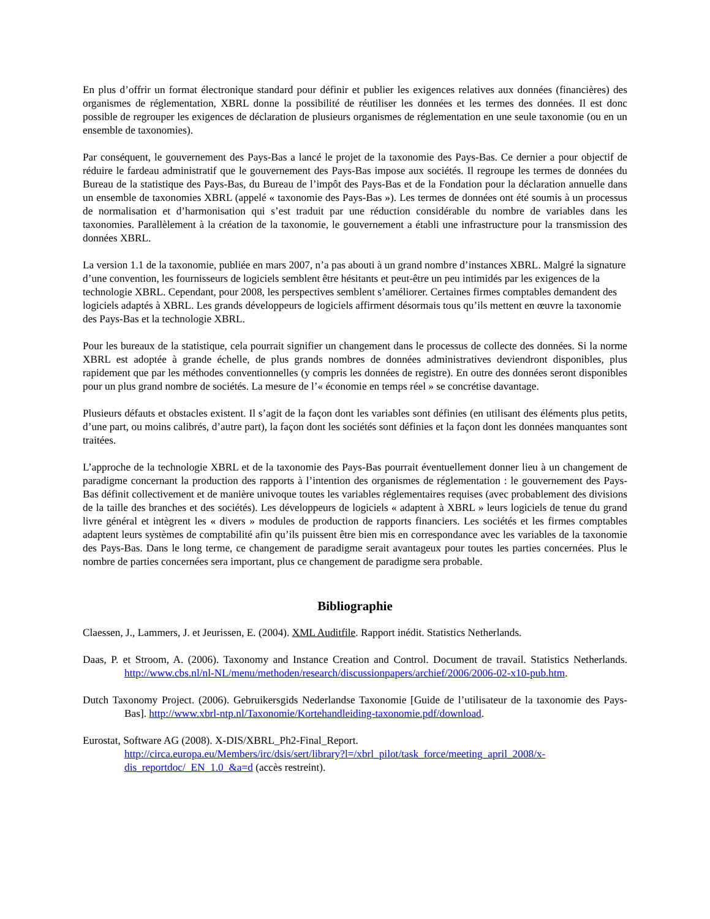En plus d’offrir un format électronique standard pour définir et publier les exigences relatives aux données (financières) des organismes de réglementation, XBRL donne la possibilité de réutiliser les données et les termes des données. Il est donc possible de regrouper les exigences de déclaration de plusieurs organismes de réglementation en une seule taxonomie (ou en un ensemble de taxonomies).
Par conséquent, le gouvernement des Pays-Bas a lancé le projet de la taxonomie des Pays-Bas. Ce dernier a pour objectif de réduire le fardeau administratif que le gouvernement des Pays-Bas impose aux sociétés. Il regroupe les termes de données du Bureau de la statistique des Pays-Bas, du Bureau de l’impôt des Pays-Bas et de la Fondation pour la déclaration annuelle dans un ensemble de taxonomies XBRL (appelé « taxonomie des Pays-Bas »). Les termes de données ont été soumis à un processus de normalisation et d’harmonisation qui s’est traduit par une réduction considérable du nombre de variables dans les taxonomies. Parallèlement à la création de la taxonomie, le gouvernement a établi une infrastructure pour la transmission des données XBRL.
La version 1.1 de la taxonomie, publiée en mars 2007, n’a pas abouti à un grand nombre d’instances XBRL. Malgré la signature d’une convention, les fournisseurs de logiciels semblent être hésitants et peut-être un peu intimidés par les exigences de la technologie XBRL. Cependant, pour 2008, les perspectives semblent s’améliorer. Certaines firmes comptables demandent des logiciels adaptés à XBRL. Les grands développeurs de logiciels affirment désormais tous qu’ils mettent en œuvre la taxonomie des Pays-Bas et la technologie XBRL.
Pour les bureaux de la statistique, cela pourrait signifier un changement dans le processus de collecte des données. Si la norme XBRL est adoptée à grande échelle, de plus grands nombres de données administratives deviendront disponibles, plus rapidement que par les méthodes conventionnelles (y compris les données de registre). En outre des données seront disponibles pour un plus grand nombre de sociétés. La mesure de l’« économie en temps réel » se concrétise davantage.
Plusieurs défauts et obstacles existent. Il s’agit de la façon dont les variables sont définies (en utilisant des éléments plus petits, d’une part, ou moins calibrés, d’autre part), la façon dont les sociétés sont définies et la façon dont les données manquantes sont traitées.
L’approche de la technologie XBRL et de la taxonomie des Pays-Bas pourrait éventuellement donner lieu à un changement de paradigme concernant la production des rapports à l’intention des organismes de réglementation : le gouvernement des Pays-Bas définit collectivement et de manière univoque toutes les variables réglementaires requises (avec probablement des divisions de la taille des branches et des sociétés). Les développeurs de logiciels « adaptent à XBRL » leurs logiciels de tenue du grand livre général et intègrent les « divers » modules de production de rapports financiers. Les sociétés et les firmes comptables adaptent leurs systèmes de comptabilité afin qu’ils puissent être bien mis en correspondance avec les variables de la taxonomie des Pays-Bas. Dans le long terme, ce changement de paradigme serait avantageux pour toutes les parties concernées. Plus le nombre de parties concernées sera important, plus ce changement de paradigme sera probable.
Bibliographie
Claessen, J., Lammers, J. et Jeurissen, E. (2004). XML Auditfile. Rapport inédit. Statistics Netherlands.
Daas, P. et Stroom, A. (2006). Taxonomy and Instance Creation and Control. Document de travail. Statistics Netherlands. http://www.cbs.nl/nl-NL/menu/methoden/research/discussionpapers/archief/2006/2006-02-x10-pub.htm.
Dutch Taxonomy Project. (2006). Gebruikersgids Nederlandse Taxonomie [Guide de l’utilisateur de la taxonomie des Pays-Bas]. http://www.xbrl-ntp.nl/Taxonomie/Kortehandleiding-taxonomie.pdf/download.
Eurostat, Software AG (2008). X-DIS/XBRL_Ph2-Final_Report.
http://circa.europa.eu/Members/irc/dsis/sert/library?l=/xbrl_pilot/task_force/meeting_april_2008/x-dis_reportdoc/_EN_1.0_&a=d (accès restreint).